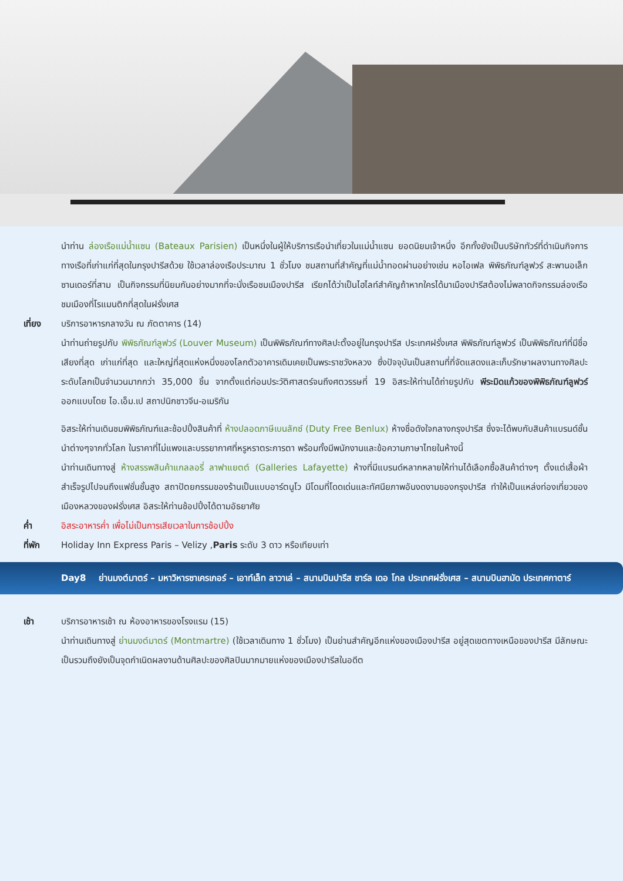นำท่าน ล่องเรือแม่น้ำแซน (Bateaux Parisien) เป็นหนึ่งในผู้ให้บริการเรือนำเที่ยวในแม่น้ำแซน ยอดนิยมเจ้าหนึ่ง อีกทั้งยังเป็นบริษัททัวร์ที่ดำเนินกิจการทางเรือที่เก่าแก่ที่สุดในกรุงปารีสด้วย ใช้เวลาล่องเรือประมาณ 1 ชั่วโมง ชมสถานที่สำคัญที่แม่น้ำทอดผ่านอย่างเช่น หอไอเฟล พิพิธภัณฑ์ลูฟวร์ สะพานอเล็กซานเดอร์ที่สาม เป็นกิจกรรมที่นิยมกันอย่างมากที่จะนั่งเรือชมเมืองปารีส เรียกได้ว่าเป็นไฮไลท์สำคัญถ้าหากใครได้มาเมืองปารีสต้องไม่พลาดกิจกรรมล่องเรือชมเมืองที่โรแมนติกที่สุดในฝรั่งเศส
เที่ยง บริการอาหารกลางวัน ณ ภัตตาคาร (14)
นำท่านถ่ายรูปกับ พิพิธภัณฑ์ลูฟวร์ (Louver Museum) เป็นพิพิธภัณฑ์ทางศิลปะตั้งอยู่ในกรุงปารีส ประเทศฝรั่งเศส พิพิธภัณฑ์ลูฟวร์ เป็นพิพิธภัณฑ์ที่มีชื่อเสียงที่สุด เก่าแก่ที่สุด และใหญ่ที่สุดแห่งหนึ่งของโลกตัวอาคารเดิมเคยเป็นพระราชวังหลวง ซึ่งปัจจุบันเป็นสถานที่ที่จัดแสดงและเก็บรักษาผลงานทางศิลปะระดับโลกเป็นจำนวนมากกว่า 35,000 ชิ้น จากตั้งแต่ก่อนประวัติศาสตร์จนถึงศตวรรษที่ 19 อิสระให้ท่านได้ถ่ายรูปกับ พีระมิดแก้วของพิพิธภัณฑ์ลูฟวร์ ออกแบบโดย ไอ.เอ็ม.เป สถาปนิกชาวจีน-อเมริกัน
อิสระให้ท่านเดินชมพิพิธภัณฑ์และช้อปปิ้งสินค้าที่ ห้างปลอดภาษีเบนลักซ์ (Duty Free Benlux) ห้างชื่อดังใจกลางกรุงปารีส ซึ่งจะได้พบกับสินค้าแบรนด์ชั้นนำต่างๆจากทั่วโลก ในราคาที่ไม่แพงและบรรยากาศที่หรูหราตระการตา พร้อมทั้งมีพนักงานและข้อความภาษาไทยในห้างนี้
นำท่านเดินทางสู่ ห้างสรรพสินค้าแกลลอรี่ ลาฟาแยตต์ (Galleries Lafayette) ห้างที่มีแบรนด์หลากหลายให้ท่านได้เลือกซื้อสินค้าต่างๆ ตั้งแต่เสื้อผ้าสำเร็จรูปไปจนถึงแฟชั่นชั้นสูง สถาปัตยกรรมของร้านเป็นแบบอาร์ตนูโว มีโดมที่โดดเด่นและทัศนียภาพอันงดงามของกรุงปารีส ทำให้เป็นแหล่งท่องเที่ยวของเมืองหลวงของฝรั่งเศส อิสระให้ท่านช้อปปิ้งได้ตามอัธยาศัย
ค่ำ อิสระอาหารค่ำ เพื่อไม่เป็นการเสียเวลาในการช้อปปิ้ง
ที่พัก Holiday Inn Express Paris – Velizy ,Paris ระดับ 3 ดาว หรือเทียบเท่า
Day8 ย่านมงต์มาตร์ – มหาวิหารซาเครเกอร์ – เอาท์เล็ท ลาวาเล่ – สนามบินปารีส ชาร์ล เดอ โกล ประเทศฝรั่งเศส – สนามบินฮามัด ประเทศกาตาร์
เช้า บริการอาหารเช้า ณ ห้องอาหารของโรงแรม (15)
นำท่านเดินทางสู่ ย่านมงต์มาตร์ (Montmartre) (ใช้เวลาเดินทาง 1 ชั่วโมง) เป็นย่านสำคัญอีกแห่งของเมืองปารีส อยู่สุดเขตทางเหนือของปารีส มีลักษณะเป็นรวมถึงยังเป็นจุดกำเนิดผลงานด้านศิลปะของศิลปินมากมายแห่งของเมืองปารีสในอดีต